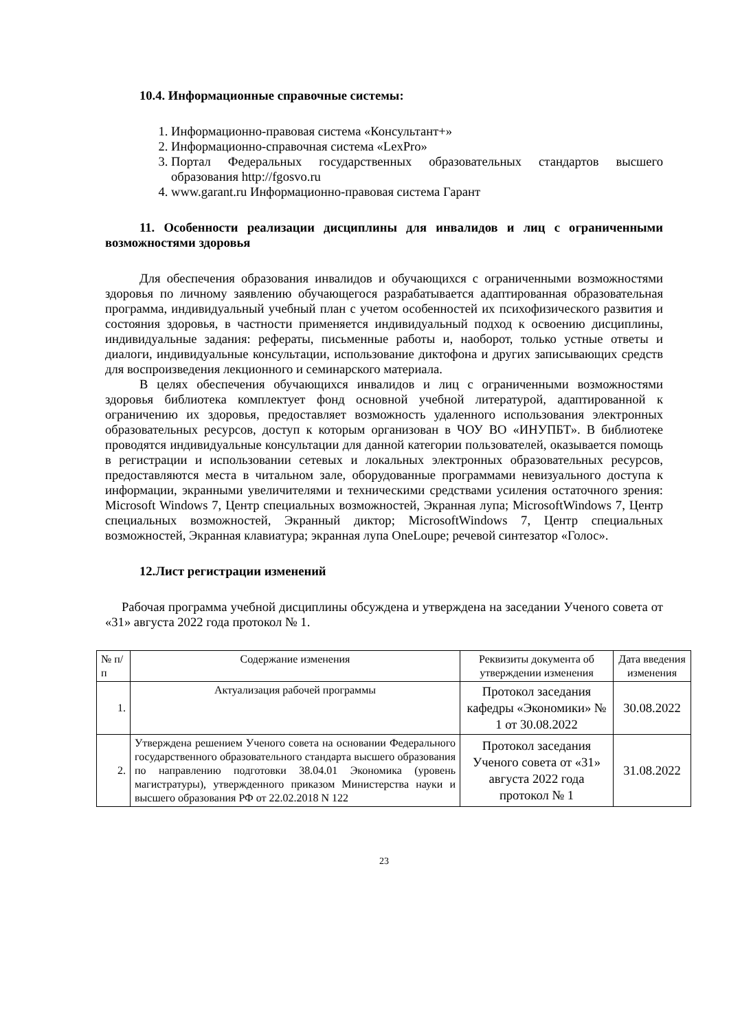10.4. Информационные справочные системы:
1. Информационно-правовая система «Консультант+»
2. Информационно-справочная система «LexPro»
3. Портал Федеральных государственных образовательных стандартов высшего образования http://fgosvo.ru
4. www.garant.ru Информационно-правовая система Гарант
11. Особенности реализации дисциплины для инвалидов и лиц с ограниченными возможностями здоровья
Для обеспечения образования инвалидов и обучающихся с ограниченными возможностями здоровья по личному заявлению обучающегося разрабатывается адаптированная образовательная программа, индивидуальный учебный план с учетом особенностей их психофизического развития и состояния здоровья, в частности применяется индивидуальный подход к освоению дисциплины, индивидуальные задания: рефераты, письменные работы и, наоборот, только устные ответы и диалоги, индивидуальные консультации, использование диктофона и других записывающих средств для воспроизведения лекционного и семинарского материала.
В целях обеспечения обучающихся инвалидов и лиц с ограниченными возможностями здоровья библиотека комплектует фонд основной учебной литературой, адаптированной к ограничению их здоровья, предоставляет возможность удаленного использования электронных образовательных ресурсов, доступ к которым организован в ЧОУ ВО «ИНУПБТ». В библиотеке проводятся индивидуальные консультации для данной категории пользователей, оказывается помощь в регистрации и использовании сетевых и локальных электронных образовательных ресурсов, предоставляются места в читальном зале, оборудованные программами невизуального доступа к информации, экранными увеличителями и техническими средствами усиления остаточного зрения: Microsoft Windows 7, Центр специальных возможностей, Экранная лупа; MicrosoftWindows 7, Центр специальных возможностей, Экранный диктор; MicrosoftWindows 7, Центр специальных возможностей, Экранная клавиатура; экранная лупа OneLoupe; речевой синтезатор «Голос».
12.Лист регистрации изменений
Рабочая программа учебной дисциплины обсуждена и утверждена на заседании Ученого совета от «31» августа 2022 года протокол № 1.
| № п/п | Содержание изменения | Реквизиты документа об утверждении изменения | Дата введения изменения |
| --- | --- | --- | --- |
| 1. | Актуализация рабочей программы | Протокол заседания кафедры «Экономики» № 1 от 30.08.2022 | 30.08.2022 |
| 2. | Утверждена решением Ученого совета на основании Федерального государственного образовательного стандарта высшего образования по направлению подготовки 38.04.01 Экономика (уровень магистратуры), утвержденного приказом Министерства науки и высшего образования РФ от 22.02.2018 N 122 | Протокол заседания Ученого совета от «31» августа 2022 года протокол № 1 | 31.08.2022 |
23